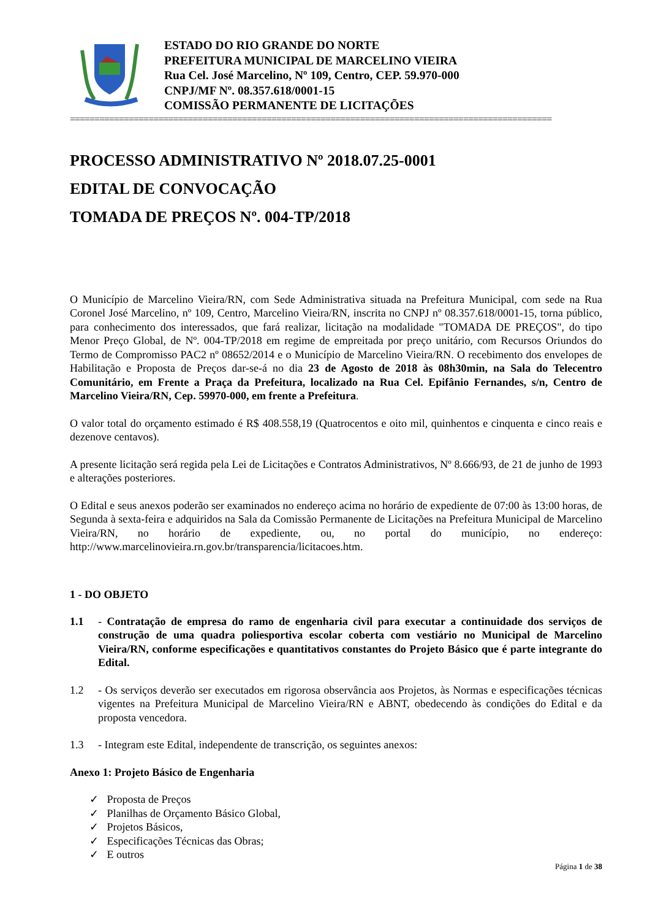ESTADO DO RIO GRANDE DO NORTE
PREFEITURA MUNICIPAL DE MARCELINO VIEIRA
Rua Cel. José Marcelino, Nº 109, Centro, CEP. 59.970-000
CNPJ/MF Nº. 08.357.618/0001-15
COMISSÃO PERMANENTE DE LICITAÇÕES
==================================================================================================
PROCESSO ADMINISTRATIVO Nº 2018.07.25-0001
EDITAL DE CONVOCAÇÃO
TOMADA DE PREÇOS Nº. 004-TP/2018
O Município de Marcelino Vieira/RN, com Sede Administrativa situada na Prefeitura Municipal, com sede na Rua Coronel José Marcelino, nº 109, Centro, Marcelino Vieira/RN, inscrita no CNPJ nº 08.357.618/0001-15, torna público, para conhecimento dos interessados, que fará realizar, licitação na modalidade "TOMADA DE PREÇOS", do tipo Menor Preço Global, de Nº. 004-TP/2018 em regime de empreitada por preço unitário, com Recursos Oriundos do Termo de Compromisso PAC2 nº 08652/2014 e o Município de Marcelino Vieira/RN. O recebimento dos envelopes de Habilitação e Proposta de Preços dar-se-á no dia 23 de Agosto de 2018 às 08h30min, na Sala do Telecentro Comunitário, em Frente a Praça da Prefeitura, localizado na Rua Cel. Epifânio Fernandes, s/n, Centro de Marcelino Vieira/RN, Cep. 59970-000, em frente a Prefeitura.
O valor total do orçamento estimado é R$ 408.558,19 (Quatrocentos e oito mil, quinhentos e cinquenta e cinco reais e dezenove centavos).
A presente licitação será regida pela Lei de Licitações e Contratos Administrativos, Nº 8.666/93, de 21 de junho de 1993 e alterações posteriores.
O Edital e seus anexos poderão ser examinados no endereço acima no horário de expediente de 07:00 às 13:00 horas, de Segunda à sexta-feira e adquiridos na Sala da Comissão Permanente de Licitações na Prefeitura Municipal de Marcelino Vieira/RN, no horário de expediente, ou, no portal do município, no endereço: http://www.marcelinovieira.rn.gov.br/transparencia/licitacoes.htm.
1 - DO OBJETO
1.1 - Contratação de empresa do ramo de engenharia civil para executar a continuidade dos serviços de construção de uma quadra poliesportiva escolar coberta com vestiário no Municipal de Marcelino Vieira/RN, conforme especificações e quantitativos constantes do Projeto Básico que é parte integrante do Edital.
1.2 - Os serviços deverão ser executados em rigorosa observância aos Projetos, às Normas e especificações técnicas vigentes na Prefeitura Municipal de Marcelino Vieira/RN e ABNT, obedecendo às condições do Edital e da proposta vencedora.
1.3 - Integram este Edital, independente de transcrição, os seguintes anexos:
Anexo 1: Projeto Básico de Engenharia
✓ Proposta de Preços
✓ Planilhas de Orçamento Básico Global,
✓ Projetos Básicos,
✓ Especificações Técnicas das Obras;
✓ E outros
Página 1 de 38